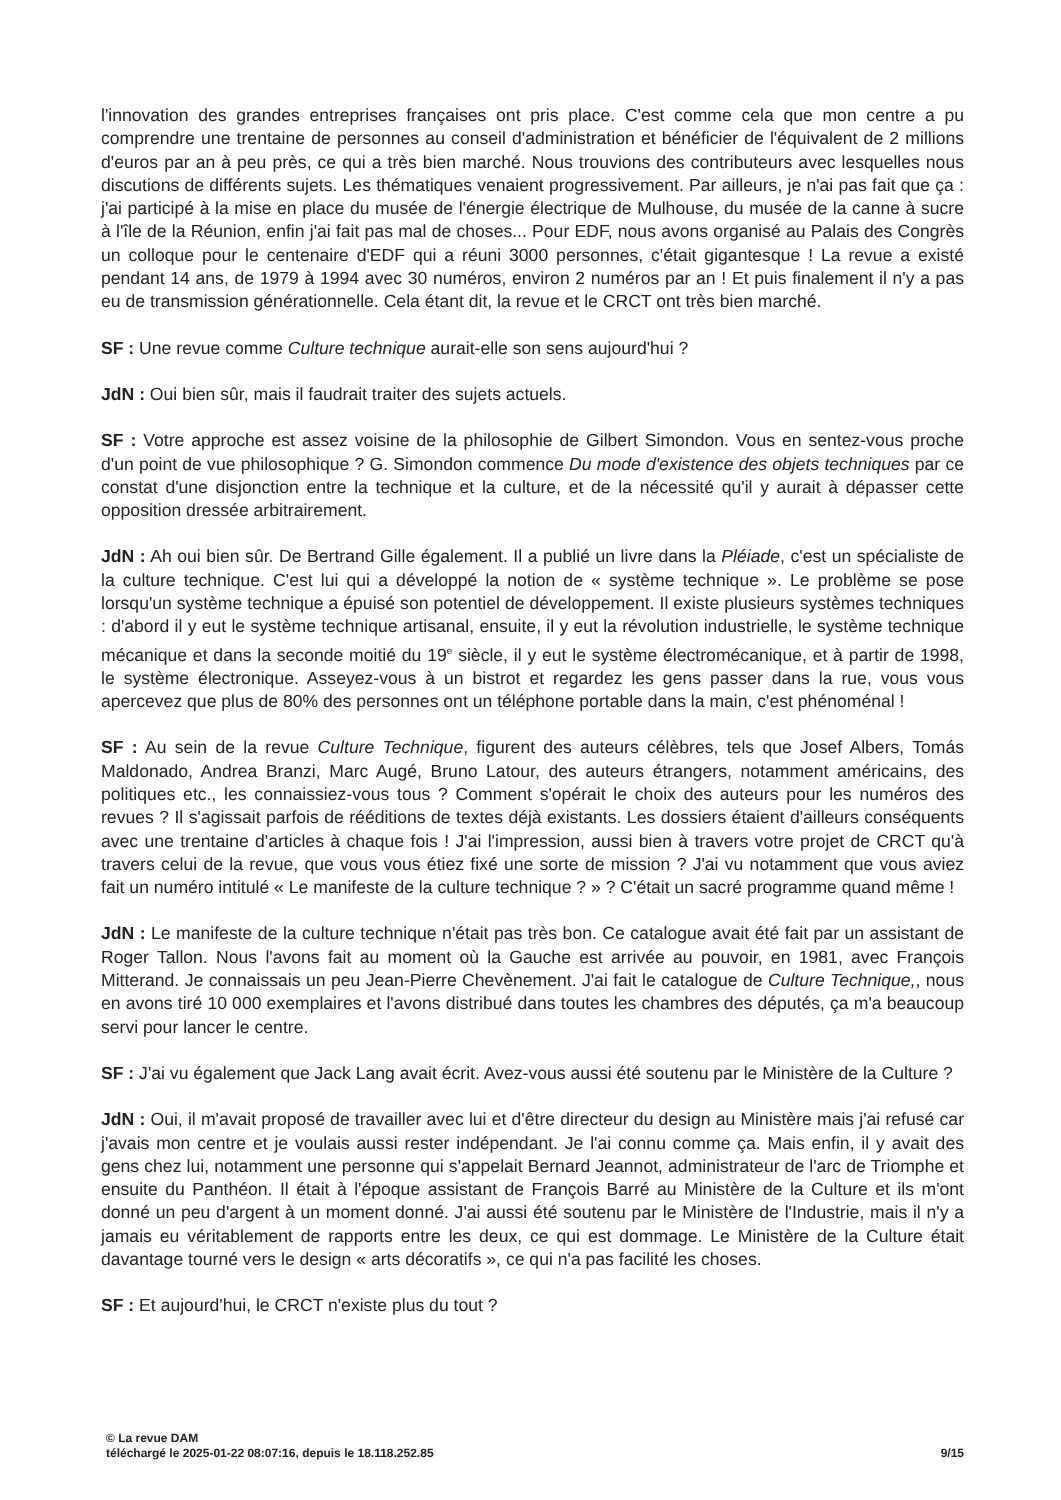l'innovation des grandes entreprises françaises ont pris place. C'est comme cela que mon centre a pu comprendre une trentaine de personnes au conseil d'administration et bénéficier de l'équivalent de 2 millions d'euros par an à peu près, ce qui a très bien marché. Nous trouvions des contributeurs avec lesquelles nous discutions de différents sujets. Les thématiques venaient progressivement. Par ailleurs, je n'ai pas fait que ça : j'ai participé à la mise en place du musée de l'énergie électrique de Mulhouse, du musée de la canne à sucre à l'île de la Réunion, enfin j'ai fait pas mal de choses... Pour EDF, nous avons organisé au Palais des Congrès un colloque pour le centenaire d'EDF qui a réuni 3000 personnes, c'était gigantesque ! La revue a existé pendant 14 ans, de 1979 à 1994 avec 30 numéros, environ 2 numéros par an ! Et puis finalement il n'y a pas eu de transmission générationnelle. Cela étant dit, la revue et le CRCT ont très bien marché.
SF : Une revue comme Culture technique aurait-elle son sens aujourd'hui ?
JdN : Oui bien sûr, mais il faudrait traiter des sujets actuels.
SF : Votre approche est assez voisine de la philosophie de Gilbert Simondon. Vous en sentez-vous proche d'un point de vue philosophique ? G. Simondon commence Du mode d'existence des objets techniques par ce constat d'une disjonction entre la technique et la culture, et de la nécessité qu'il y aurait à dépasser cette opposition dressée arbitrairement.
JdN : Ah oui bien sûr. De Bertrand Gille également. Il a publié un livre dans la Pléiade, c'est un spécialiste de la culture technique. C'est lui qui a développé la notion de « système technique ». Le problème se pose lorsqu'un système technique a épuisé son potentiel de développement. Il existe plusieurs systèmes techniques : d'abord il y eut le système technique artisanal, ensuite, il y eut la révolution industrielle, le système technique mécanique et dans la seconde moitié du 19<sup>e</sup> siècle, il y eut le système électromécanique, et à partir de 1998, le système électronique. Asseyez-vous à un bistrot et regardez les gens passer dans la rue, vous vous apercevez que plus de 80% des personnes ont un téléphone portable dans la main, c'est phénoménal !
SF : Au sein de la revue Culture Technique, figurent des auteurs célèbres, tels que Josef Albers, Tomás Maldonado, Andrea Branzi, Marc Augé, Bruno Latour, des auteurs étrangers, notamment américains, des politiques etc., les connaissiez-vous tous ? Comment s'opérait le choix des auteurs pour les numéros des revues ? Il s'agissait parfois de rééditions de textes déjà existants. Les dossiers étaient d'ailleurs conséquents avec une trentaine d'articles à chaque fois ! J'ai l'impression, aussi bien à travers votre projet de CRCT qu'à travers celui de la revue, que vous vous étiez fixé une sorte de mission ? J'ai vu notamment que vous aviez fait un numéro intitulé « Le manifeste de la culture technique ? » ? C'était un sacré programme quand même !
JdN : Le manifeste de la culture technique n'était pas très bon. Ce catalogue avait été fait par un assistant de Roger Tallon. Nous l'avons fait au moment où la Gauche est arrivée au pouvoir, en 1981, avec François Mitterand. Je connaissais un peu Jean-Pierre Chevènement. J'ai fait le catalogue de Culture Technique,, nous en avons tiré 10 000 exemplaires et l'avons distribué dans toutes les chambres des députés, ça m'a beaucoup servi pour lancer le centre.
SF : J'ai vu également que Jack Lang avait écrit. Avez-vous aussi été soutenu par le Ministère de la Culture ?
JdN : Oui, il m'avait proposé de travailler avec lui et d'être directeur du design au Ministère mais j'ai refusé car j'avais mon centre et je voulais aussi rester indépendant. Je l'ai connu comme ça. Mais enfin, il y avait des gens chez lui, notamment une personne qui s'appelait Bernard Jeannot, administrateur de l'arc de Triomphe et ensuite du Panthéon. Il était à l'époque assistant de François Barré au Ministère de la Culture et ils m'ont donné un peu d'argent à un moment donné. J'ai aussi été soutenu par le Ministère de l'Industrie, mais il n'y a jamais eu véritablement de rapports entre les deux, ce qui est dommage. Le Ministère de la Culture était davantage tourné vers le design « arts décoratifs », ce qui n'a pas facilité les choses.
SF : Et aujourd'hui, le CRCT n'existe plus du tout ?
© La revue DAM
téléchargé le 2025-01-22 08:07:16, depuis le 18.118.252.85
9/15